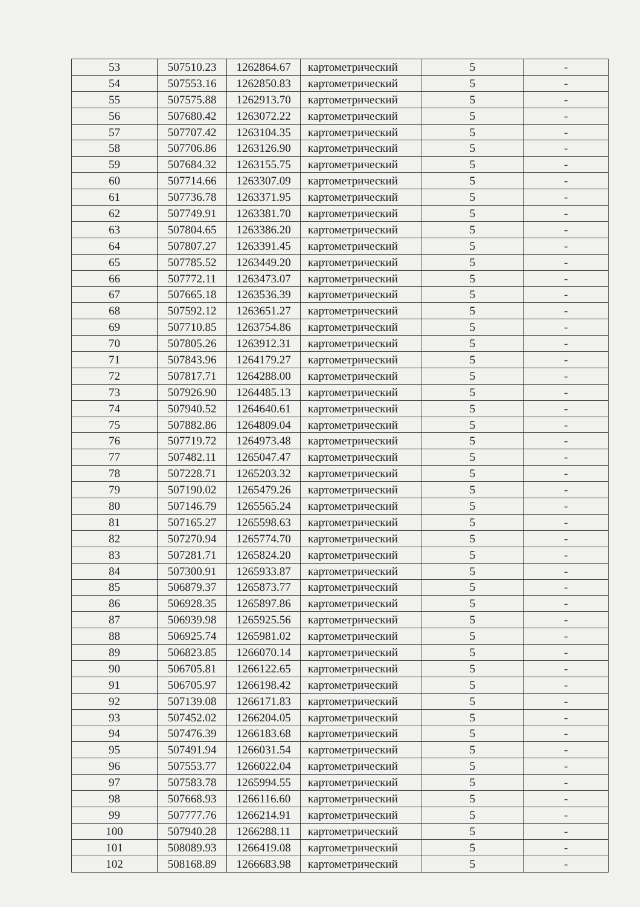| 53 | 507510.23 | 1262864.67 | картометрический | 5 | - |
| 54 | 507553.16 | 1262850.83 | картометрический | 5 | - |
| 55 | 507575.88 | 1262913.70 | картометрический | 5 | - |
| 56 | 507680.42 | 1263072.22 | картометрический | 5 | - |
| 57 | 507707.42 | 1263104.35 | картометрический | 5 | - |
| 58 | 507706.86 | 1263126.90 | картометрический | 5 | - |
| 59 | 507684.32 | 1263155.75 | картометрический | 5 | - |
| 60 | 507714.66 | 1263307.09 | картометрический | 5 | - |
| 61 | 507736.78 | 1263371.95 | картометрический | 5 | - |
| 62 | 507749.91 | 1263381.70 | картометрический | 5 | - |
| 63 | 507804.65 | 1263386.20 | картометрический | 5 | - |
| 64 | 507807.27 | 1263391.45 | картометрический | 5 | - |
| 65 | 507785.52 | 1263449.20 | картометрический | 5 | - |
| 66 | 507772.11 | 1263473.07 | картометрический | 5 | - |
| 67 | 507665.18 | 1263536.39 | картометрический | 5 | - |
| 68 | 507592.12 | 1263651.27 | картометрический | 5 | - |
| 69 | 507710.85 | 1263754.86 | картометрический | 5 | - |
| 70 | 507805.26 | 1263912.31 | картометрический | 5 | - |
| 71 | 507843.96 | 1264179.27 | картометрический | 5 | - |
| 72 | 507817.71 | 1264288.00 | картометрический | 5 | - |
| 73 | 507926.90 | 1264485.13 | картометрический | 5 | - |
| 74 | 507940.52 | 1264640.61 | картометрический | 5 | - |
| 75 | 507882.86 | 1264809.04 | картометрический | 5 | - |
| 76 | 507719.72 | 1264973.48 | картометрический | 5 | - |
| 77 | 507482.11 | 1265047.47 | картометрический | 5 | - |
| 78 | 507228.71 | 1265203.32 | картометрический | 5 | - |
| 79 | 507190.02 | 1265479.26 | картометрический | 5 | - |
| 80 | 507146.79 | 1265565.24 | картометрический | 5 | - |
| 81 | 507165.27 | 1265598.63 | картометрический | 5 | - |
| 82 | 507270.94 | 1265774.70 | картометрический | 5 | - |
| 83 | 507281.71 | 1265824.20 | картометрический | 5 | - |
| 84 | 507300.91 | 1265933.87 | картометрический | 5 | - |
| 85 | 506879.37 | 1265873.77 | картометрический | 5 | - |
| 86 | 506928.35 | 1265897.86 | картометрический | 5 | - |
| 87 | 506939.98 | 1265925.56 | картометрический | 5 | - |
| 88 | 506925.74 | 1265981.02 | картометрический | 5 | - |
| 89 | 506823.85 | 1266070.14 | картометрический | 5 | - |
| 90 | 506705.81 | 1266122.65 | картометрический | 5 | - |
| 91 | 506705.97 | 1266198.42 | картометрический | 5 | - |
| 92 | 507139.08 | 1266171.83 | картометрический | 5 | - |
| 93 | 507452.02 | 1266204.05 | картометрический | 5 | - |
| 94 | 507476.39 | 1266183.68 | картометрический | 5 | - |
| 95 | 507491.94 | 1266031.54 | картометрический | 5 | - |
| 96 | 507553.77 | 1266022.04 | картометрический | 5 | - |
| 97 | 507583.78 | 1265994.55 | картометрический | 5 | - |
| 98 | 507668.93 | 1266116.60 | картометрический | 5 | - |
| 99 | 507777.76 | 1266214.91 | картометрический | 5 | - |
| 100 | 507940.28 | 1266288.11 | картометрический | 5 | - |
| 101 | 508089.93 | 1266419.08 | картометрический | 5 | - |
| 102 | 508168.89 | 1266683.98 | картометрический | 5 | - |